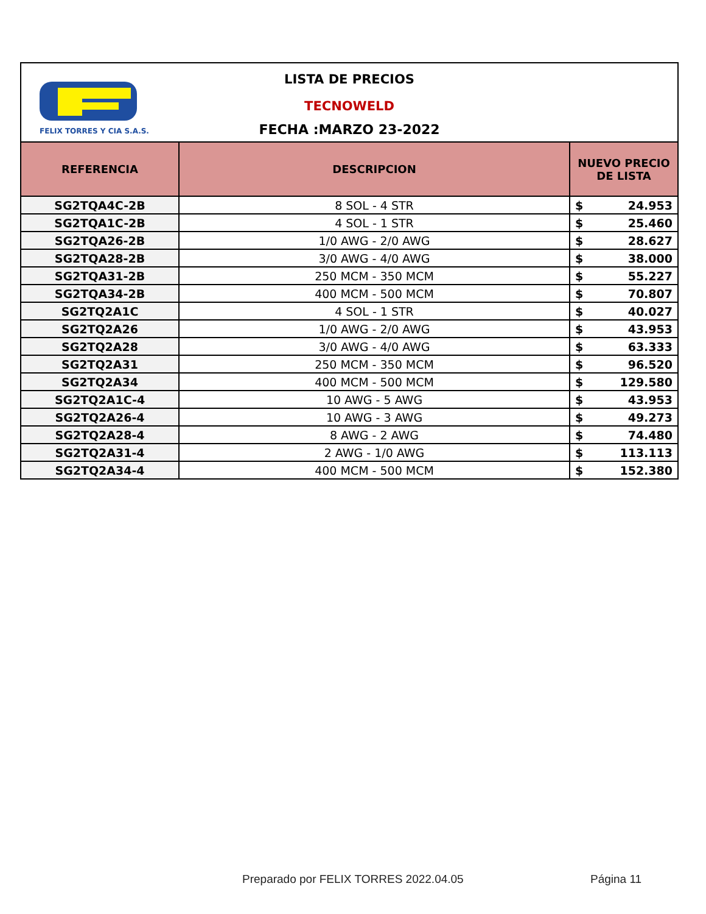FELIX TORRES Y CIA S.A.S.
LISTA DE PRECIOS
TECNOWELD
FECHA :MARZO 23-2022
| REFERENCIA | DESCRIPCION | NUEVO PRECIO DE LISTA |
| --- | --- | --- |
| SG2TQA4C-2B | 8 SOL - 4 STR | $ 24.953 |
| SG2TQA1C-2B | 4 SOL - 1 STR | $ 25.460 |
| SG2TQA26-2B | 1/0 AWG - 2/0 AWG | $ 28.627 |
| SG2TQA28-2B | 3/0 AWG - 4/0 AWG | $ 38.000 |
| SG2TQA31-2B | 250 MCM - 350 MCM | $ 55.227 |
| SG2TQA34-2B | 400 MCM - 500 MCM | $ 70.807 |
| SG2TQ2A1C | 4 SOL - 1 STR | $ 40.027 |
| SG2TQ2A26 | 1/0 AWG - 2/0 AWG | $ 43.953 |
| SG2TQ2A28 | 3/0 AWG - 4/0 AWG | $ 63.333 |
| SG2TQ2A31 | 250 MCM - 350 MCM | $ 96.520 |
| SG2TQ2A34 | 400 MCM - 500 MCM | $ 129.580 |
| SG2TQ2A1C-4 | 10 AWG - 5 AWG | $ 43.953 |
| SG2TQ2A26-4 | 10 AWG - 3 AWG | $ 49.273 |
| SG2TQ2A28-4 | 8 AWG - 2 AWG | $ 74.480 |
| SG2TQ2A31-4 | 2 AWG - 1/0 AWG | $ 113.113 |
| SG2TQ2A34-4 | 400 MCM - 500 MCM | $ 152.380 |
Preparado por FELIX TORRES 2022.04.05
Página 11